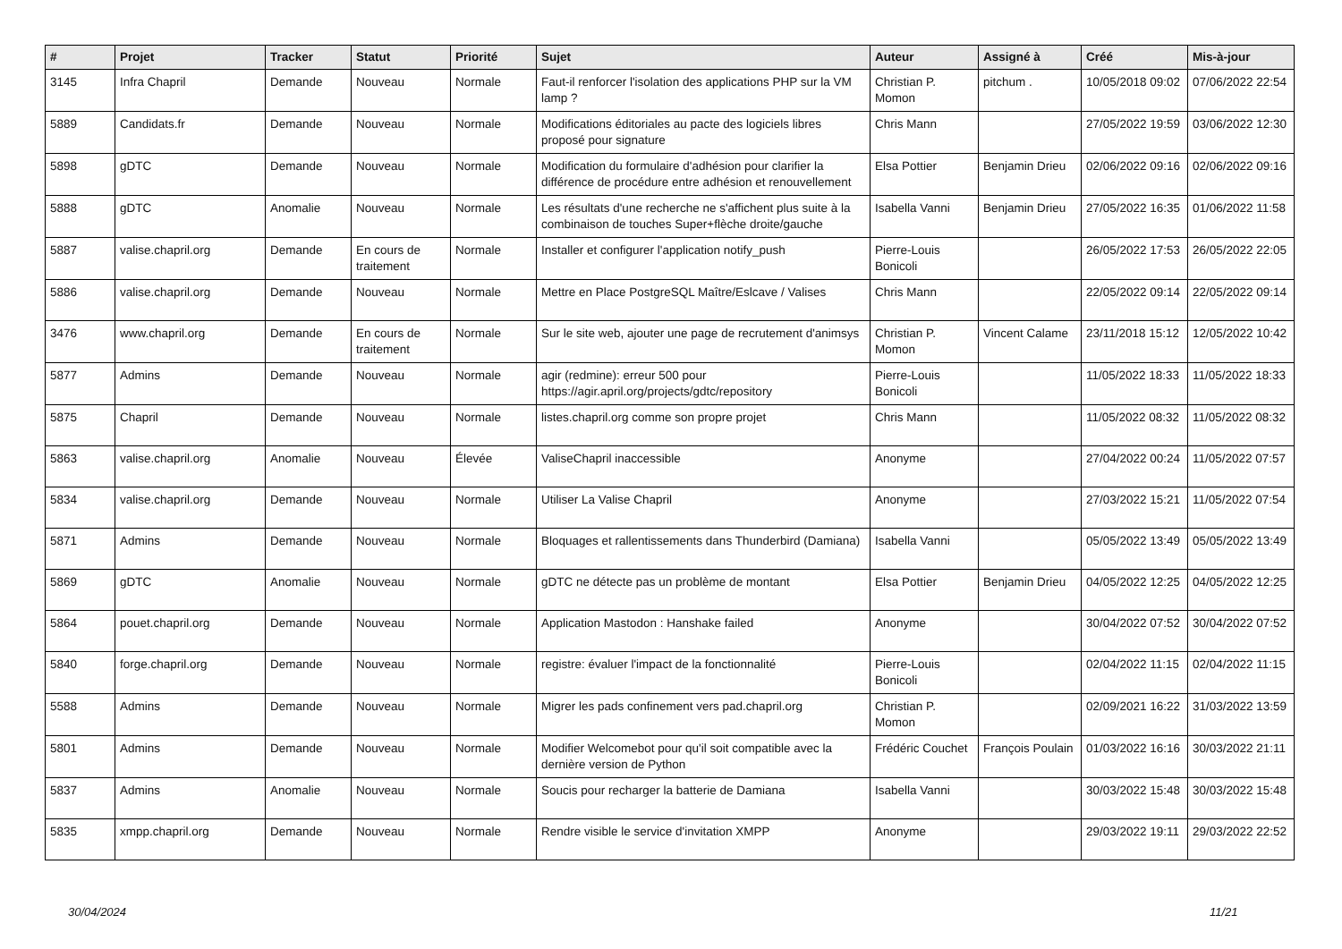| # | Projet | Tracker | Statut | Priorité | Sujet | Auteur | Assigné à | Créé | Mis-à-jour |
| --- | --- | --- | --- | --- | --- | --- | --- | --- | --- |
| 3145 | Infra Chapril | Demande | Nouveau | Normale | Faut-il renforcer l'isolation des applications PHP sur la VM lamp ? | Christian P. Momon | pitchum . | 10/05/2018 09:02 | 07/06/2022 22:54 |
| 5889 | Candidats.fr | Demande | Nouveau | Normale | Modifications éditoriales au pacte des logiciels libres proposé pour signature | Chris Mann | | 27/05/2022 19:59 | 03/06/2022 12:30 |
| 5898 | gDTC | Demande | Nouveau | Normale | Modification du formulaire d'adhésion pour clarifier la différence de procédure entre adhésion et renouvellement | Elsa Pottier | Benjamin Drieu | 02/06/2022 09:16 | 02/06/2022 09:16 |
| 5888 | gDTC | Anomalie | Nouveau | Normale | Les résultats d'une recherche ne s'affichent plus suite à la combinaison de touches Super+flèche droite/gauche | Isabella Vanni | Benjamin Drieu | 27/05/2022 16:35 | 01/06/2022 11:58 |
| 5887 | valise.chapril.org | Demande | En cours de traitement | Normale | Installer et configurer l'application notify_push | Pierre-Louis Bonicoli | | 26/05/2022 17:53 | 26/05/2022 22:05 |
| 5886 | valise.chapril.org | Demande | Nouveau | Normale | Mettre en Place PostgreSQL Maître/Eslcave / Valises | Chris Mann | | 22/05/2022 09:14 | 22/05/2022 09:14 |
| 3476 | www.chapril.org | Demande | En cours de traitement | Normale | Sur le site web, ajouter une page de recrutement d'animsys | Christian P. Momon | Vincent Calame | 23/11/2018 15:12 | 12/05/2022 10:42 |
| 5877 | Admins | Demande | Nouveau | Normale | agir (redmine): erreur 500 pour https://agir.april.org/projects/gdtc/repository | Pierre-Louis Bonicoli | | 11/05/2022 18:33 | 11/05/2022 18:33 |
| 5875 | Chapril | Demande | Nouveau | Normale | listes.chapril.org comme son propre projet | Chris Mann | | 11/05/2022 08:32 | 11/05/2022 08:32 |
| 5863 | valise.chapril.org | Anomalie | Nouveau | Élevée | ValiseChapril inaccessible | Anonyme | | 27/04/2022 00:24 | 11/05/2022 07:57 |
| 5834 | valise.chapril.org | Demande | Nouveau | Normale | Utiliser La Valise Chapril | Anonyme | | 27/03/2022 15:21 | 11/05/2022 07:54 |
| 5871 | Admins | Demande | Nouveau | Normale | Bloquages et rallentissements dans Thunderbird (Damiana) | Isabella Vanni | | 05/05/2022 13:49 | 05/05/2022 13:49 |
| 5869 | gDTC | Anomalie | Nouveau | Normale | gDTC ne détecte pas un problème de montant | Elsa Pottier | Benjamin Drieu | 04/05/2022 12:25 | 04/05/2022 12:25 |
| 5864 | pouet.chapril.org | Demande | Nouveau | Normale | Application Mastodon : Hanshake failed | Anonyme | | 30/04/2022 07:52 | 30/04/2022 07:52 |
| 5840 | forge.chapril.org | Demande | Nouveau | Normale | registre: évaluer l'impact de la fonctionnalité | Pierre-Louis Bonicoli | | 02/04/2022 11:15 | 02/04/2022 11:15 |
| 5588 | Admins | Demande | Nouveau | Normale | Migrer les pads confinement vers pad.chapril.org | Christian P. Momon | | 02/09/2021 16:22 | 31/03/2022 13:59 |
| 5801 | Admins | Demande | Nouveau | Normale | Modifier Welcomebot pour qu'il soit compatible avec la dernière version de Python | Frédéric Couchet | François Poulain | 01/03/2022 16:16 | 30/03/2022 21:11 |
| 5837 | Admins | Anomalie | Nouveau | Normale | Soucis pour recharger la batterie de Damiana | Isabella Vanni | | 30/03/2022 15:48 | 30/03/2022 15:48 |
| 5835 | xmpp.chapril.org | Demande | Nouveau | Normale | Rendre visible le service d'invitation XMPP | Anonyme | | 29/03/2022 19:11 | 29/03/2022 22:52 |
30/04/2024 11/21